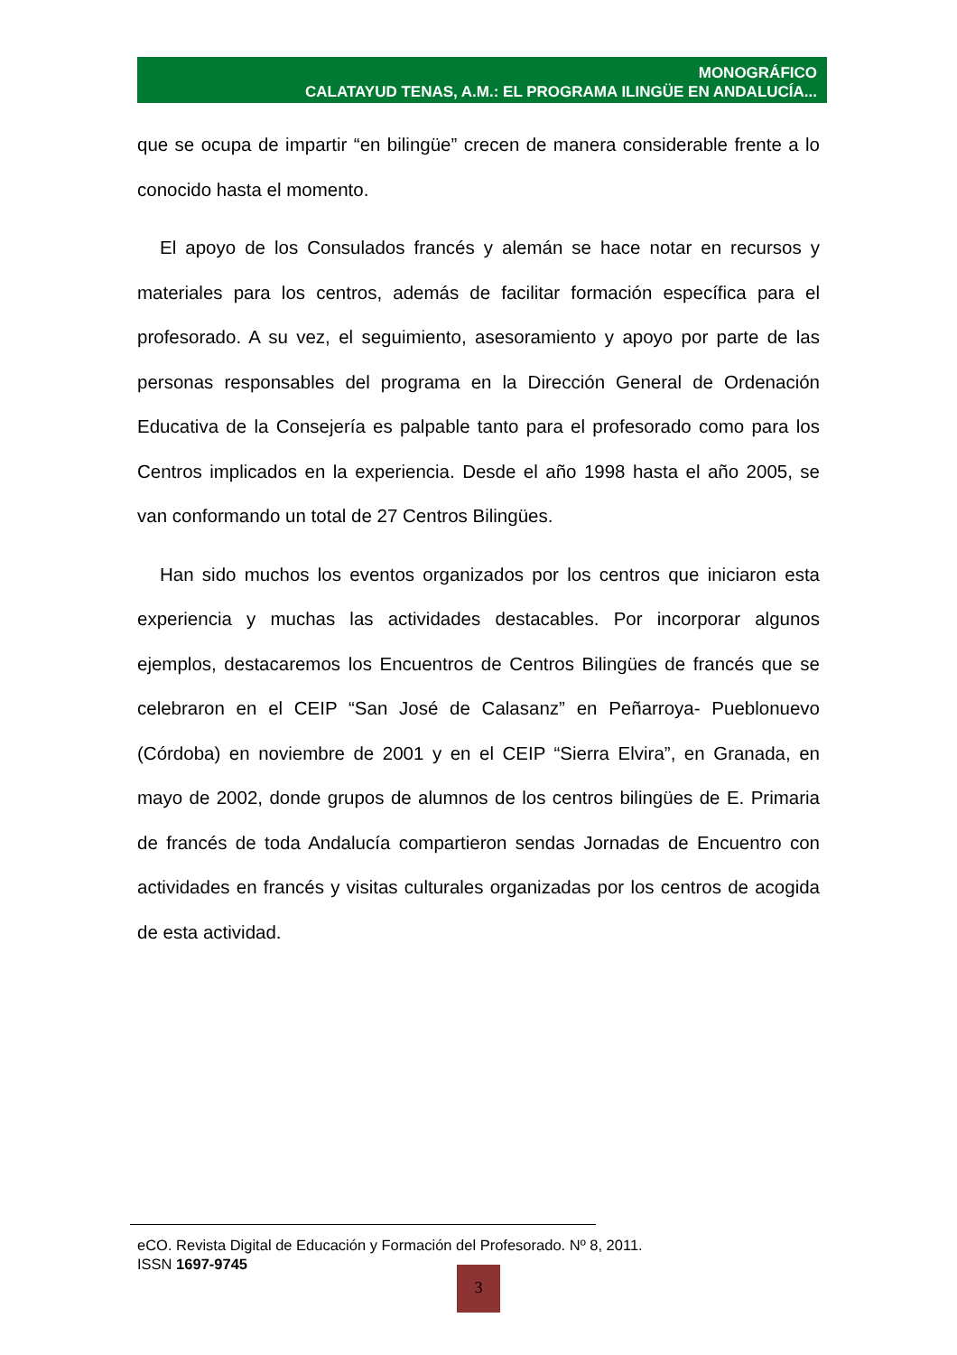MONOGRÁFICO
CALATAYUD TENAS, A.M.: EL PROGRAMA ILINGÜE EN ANDALUCÍA...
que se ocupa de impartir “en bilingüe” crecen de manera considerable frente a lo conocido hasta el momento.
El apoyo de los Consulados francés y alemán se hace notar en recursos y materiales para los centros, además de facilitar formación específica para el profesorado. A su vez, el seguimiento, asesoramiento y apoyo por parte de las personas responsables del programa en la Dirección General de Ordenación Educativa de la Consejería es palpable tanto para el profesorado como para los Centros implicados en la experiencia. Desde el año 1998 hasta el año 2005, se van conformando un total de 27 Centros Bilingües.
Han sido muchos los eventos organizados por los centros que iniciaron esta experiencia y muchas las actividades destacables. Por incorporar algunos ejemplos, destacaremos los Encuentros de Centros Bilingües de francés que se celebraron en el CEIP “San José de Calasanz” en Peñarroya- Pueblonuevo (Córdoba) en noviembre de 2001 y en el CEIP “Sierra Elvira”, en Granada, en mayo de 2002, donde grupos de alumnos de los centros bilingües de E. Primaria de francés de toda Andalucía compartieron sendas Jornadas de Encuentro con actividades en francés y visitas culturales organizadas por los centros de acogida de esta actividad.
eCO. Revista Digital de Educación y Formación del Profesorado. Nº 8, 2011.
ISSN 1697-9745
3